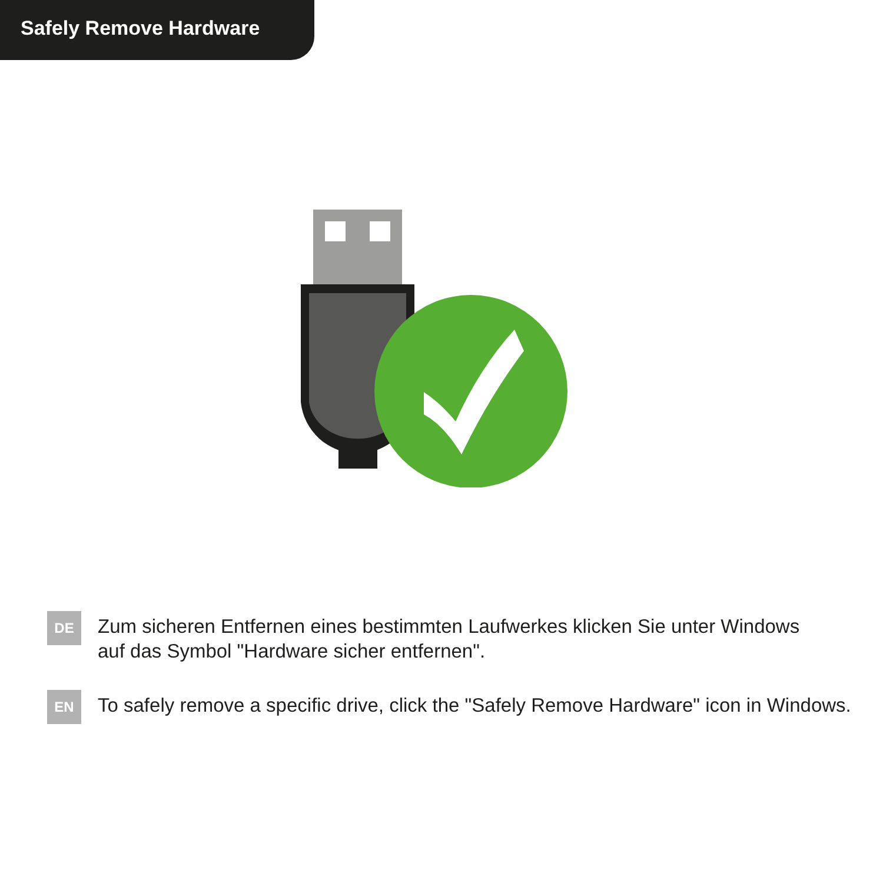Safely Remove Hardware
DE
Zum sicheren Entfernen eines bestimmten Laufwerkes klicken Sie unter Windows
auf das Symbol "Hardware sicher entfernen".
EN
To safely remove a specific drive, click the "Safely Remove Hardware" icon in Windows.